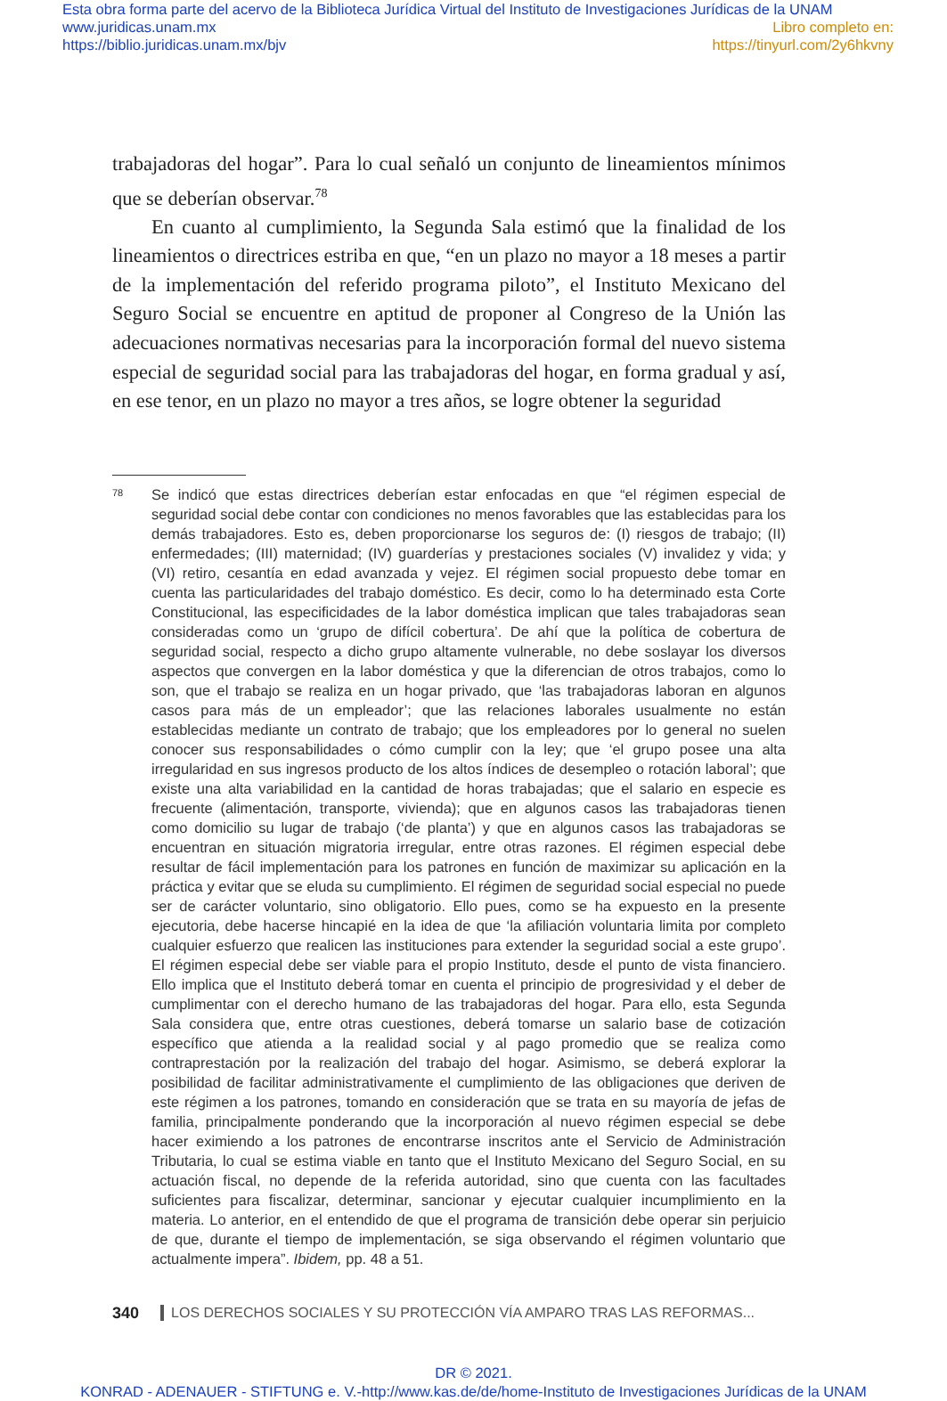Esta obra forma parte del acervo de la Biblioteca Jurídica Virtual del Instituto de Investigaciones Jurídicas de la UNAM
www.juridicas.unam.mx
https://biblio.juridicas.unam.mx/bjv
Libro completo en:
https://tinyurl.com/2y6hkvny
trabajadoras del hogar”. Para lo cual señaló un conjunto de lineamientos mínimos que se deberían observar.<sup>78</sup>
En cuanto al cumplimiento, la Segunda Sala estimó que la finalidad de los lineamientos o directrices estriba en que, “en un plazo no mayor a 18 meses a partir de la implementación del referido programa piloto”, el Instituto Mexicano del Seguro Social se encuentre en aptitud de proponer al Congreso de la Unión las adecuaciones normativas necesarias para la incorporación formal del nuevo sistema especial de seguridad social para las trabajadoras del hogar, en forma gradual y así, en ese tenor, en un plazo no mayor a tres años, se logre obtener la seguridad
78
Se indicó que estas directrices deberían estar enfocadas en que “el régimen especial de seguridad social debe contar con condiciones no menos favorables que las establecidas para los demás trabajadores. Esto es, deben proporcionarse los seguros de: (I) riesgos de trabajo; (II) enfermedades; (III) maternidad; (IV) guarderías y prestaciones sociales (V) invalidez y vida; y (VI) retiro, cesantía en edad avanzada y vejez. El régimen social propuesto debe tomar en cuenta las particularidades del trabajo doméstico. Es decir, como lo ha determinado esta Corte Constitucional, las especificidades de la labor doméstica implican que tales trabajadoras sean consideradas como un ‘grupo de difícil cobertura’. De ahí que la política de cobertura de seguridad social, respecto a dicho grupo altamente vulnerable, no debe soslayar los diversos aspectos que convergen en la labor doméstica y que la diferencian de otros trabajos, como lo son, que el trabajo se realiza en un hogar privado, que ‘las trabajadoras laboran en algunos casos para más de un empleador’; que las relaciones laborales usualmente no están establecidas mediante un contrato de trabajo; que los empleadores por lo general no suelen conocer sus responsabilidades o cómo cumplir con la ley; que ‘el grupo posee una alta irregularidad en sus ingresos producto de los altos índices de desempleo o rotación laboral’; que existe una alta variabilidad en la cantidad de horas trabajadas; que el salario en especie es frecuente (alimentación, transporte, vivienda); que en algunos casos las trabajadoras tienen como domicilio su lugar de trabajo (‘de planta’) y que en algunos casos las trabajadoras se encuentran en situación migratoria irregular, entre otras razones. El régimen especial debe resultar de fácil implementación para los patrones en función de maximizar su aplicación en la práctica y evitar que se eluda su cumplimiento. El régimen de seguridad social especial no puede ser de carácter voluntario, sino obligatorio. Ello pues, como se ha expuesto en la presente ejecutoria, debe hacerse hincapié en la idea de que ‘la afiliación voluntaria limita por completo cualquier esfuerzo que realicen las instituciones para extender la seguridad social a este grupo’. El régimen especial debe ser viable para el propio Instituto, desde el punto de vista financiero. Ello implica que el Instituto deberá tomar en cuenta el principio de progresividad y el deber de cumplimentar con el derecho humano de las trabajadoras del hogar. Para ello, esta Segunda Sala considera que, entre otras cuestiones, deberá tomarse un salario base de cotización específico que atienda a la realidad social y al pago promedio que se realiza como contraprestación por la realización del trabajo del hogar. Asimismo, se deberá explorar la posibilidad de facilitar administrativamente el cumplimiento de las obligaciones que deriven de este régimen a los patrones, tomando en consideración que se trata en su mayoría de jefas de familia, principalmente ponderando que la incorporación al nuevo régimen especial se debe hacer eximiendo a los patrones de encontrarse inscritos ante el Servicio de Administración Tributaria, lo cual se estima viable en tanto que el Instituto Mexicano del Seguro Social, en su actuación fiscal, no depende de la referida autoridad, sino que cuenta con las facultades suficientes para fiscalizar, determinar, sancionar y ejecutar cualquier incumplimiento en la materia. Lo anterior, en el entendido de que el programa de transición debe operar sin perjuicio de que, durante el tiempo de implementación, se siga observando el régimen voluntario que actualmente impera”. Ibidem, pp. 48 a 51.
340 LOS DERECHOS SOCIALES Y SU PROTECCIÓN VÍA AMPARO TRAS LAS REFORMAS...
DR © 2021.
KONRAD - ADENAUER - STIFTUNG e. V.-http://www.kas.de/de/home-Instituto de Investigaciones Jurídicas de la UNAM